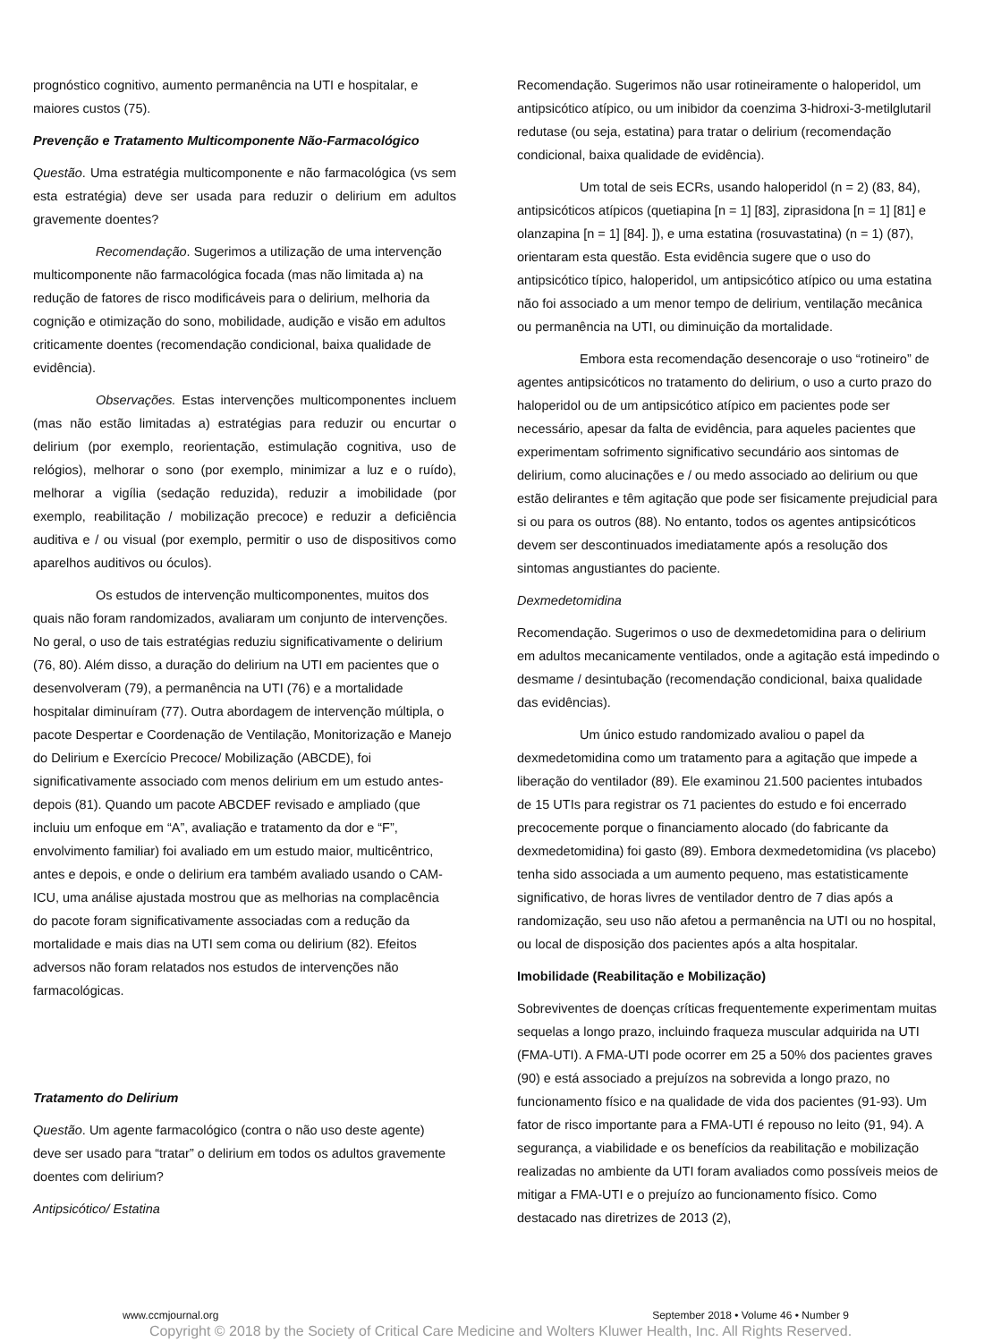prognóstico cognitivo, aumento permanência na UTI e hospitalar, e maiores custos (75).
Prevenção e Tratamento Multicomponente Não-Farmacológico
Questão. Uma estratégia multicomponente e não farmacológica (vs sem esta estratégia) deve ser usada para reduzir o delirium em adultos gravemente doentes?
Recomendação. Sugerimos a utilização de uma intervenção multicomponente não farmacológica focada (mas não limitada a) na redução de fatores de risco modificáveis para o delirium, melhoria da cognição e otimização do sono, mobilidade, audição e visão em adultos criticamente doentes (recomendação condicional, baixa qualidade de evidência).
Observações. Estas intervenções multicomponentes incluem (mas não estão limitadas a) estratégias para reduzir ou encurtar o delirium (por exemplo, reorientação, estimulação cognitiva, uso de relógios), melhorar o sono (por exemplo, minimizar a luz e o ruído), melhorar a vigília (sedação reduzida), reduzir a imobilidade (por exemplo, reabilitação / mobilização precoce) e reduzir a deficiência auditiva e / ou visual (por exemplo, permitir o uso de dispositivos como aparelhos auditivos ou óculos).
Os estudos de intervenção multicomponentes, muitos dos quais não foram randomizados, avaliaram um conjunto de intervenções. No geral, o uso de tais estratégias reduziu significativamente o delirium (76, 80). Além disso, a duração do delirium na UTI em pacientes que o desenvolveram (79), a permanência na UTI (76) e a mortalidade hospitalar diminuíram (77). Outra abordagem de intervenção múltipla, o pacote Despertar e Coordenação de Ventilação, Monitorização e Manejo do Delirium e Exercício Precoce/ Mobilização (ABCDE), foi significativamente associado com menos delirium em um estudo antes-depois (81). Quando um pacote ABCDEF revisado e ampliado (que incluiu um enfoque em “A”, avaliação e tratamento da dor e “F”, envolvimento familiar) foi avaliado em um estudo maior, multicêntrico, antes e depois, e onde o delirium era também avaliado usando o CAM-ICU, uma análise ajustada mostrou que as melhorias na complacência do pacote foram significativamente associadas com a redução da mortalidade e mais dias na UTI sem coma ou delirium (82). Efeitos adversos não foram relatados nos estudos de intervenções não farmacológicas.
Tratamento do Delirium
Questão. Um agente farmacológico (contra o não uso deste agente) deve ser usado para “tratar” o delirium em todos os adultos gravemente doentes com delirium?
Antipsicótico/ Estatina
Recomendação. Sugerimos não usar rotineiramente o haloperidol, um antipsicótico atípico, ou um inibidor da coenzima 3-hidroxi-3-metilglutaril redutase (ou seja, estatina) para tratar o delirium (recomendação condicional, baixa qualidade de evidência).
Um total de seis ECRs, usando haloperidol (n = 2) (83, 84), antipsicóticos atípicos (quetiapina [n = 1] [83], ziprasidona [n = 1] [81] e olanzapina [n = 1] [84]. ]), e uma estatina (rosuvastatina) (n = 1) (87), orientaram esta questão. Esta evidência sugere que o uso do antipsicótico típico, haloperidol, um antipsicótico atípico ou uma estatina não foi associado a um menor tempo de delirium, ventilação mecânica ou permanência na UTI, ou diminuição da mortalidade.
Embora esta recomendação desencoraje o uso “rotineiro” de agentes antipsicóticos no tratamento do delirium, o uso a curto prazo do haloperidol ou de um antipsicótico atípico em pacientes pode ser necessário, apesar da falta de evidência, para aqueles pacientes que experimentam sofrimento significativo secundário aos sintomas de delirium, como alucinações e / ou medo associado ao delirium ou que estão delirantes e têm agitação que pode ser fisicamente prejudicial para si ou para os outros (88). No entanto, todos os agentes antipsicóticos devem ser descontinuados imediatamente após a resolução dos sintomas angustiantes do paciente.
Dexmedetomidina
Recomendação. Sugerimos o uso de dexmedetomidina para o delirium em adultos mecanicamente ventilados, onde a agitação está impedindo o desmame / desintubação (recomendação condicional, baixa qualidade das evidências).
Um único estudo randomizado avaliou o papel da dexmedetomidina como um tratamento para a agitação que impede a liberação do ventilador (89). Ele examinou 21.500 pacientes intubados de 15 UTIs para registrar os 71 pacientes do estudo e foi encerrado precocemente porque o financiamento alocado (do fabricante da dexmedetomidina) foi gasto (89). Embora dexmedetomidina (vs placebo) tenha sido associada a um aumento pequeno, mas estatisticamente significativo, de horas livres de ventilador dentro de 7 dias após a randomização, seu uso não afetou a permanência na UTI ou no hospital, ou local de disposição dos pacientes após a alta hospitalar.
Imobilidade (Reabilitação e Mobilização)
Sobreviventes de doenças críticas frequentemente experimentam muitas sequelas a longo prazo, incluindo fraqueza muscular adquirida na UTI (FMA-UTI). A FMA-UTI pode ocorrer em 25 a 50% dos pacientes graves (90) e está associado a prejuízos na sobrevida a longo prazo, no funcionamento físico e na qualidade de vida dos pacientes (91-93). Um fator de risco importante para a FMA-UTI é repouso no leito (91, 94). A segurança, a viabilidade e os benefícios da reabilitação e mobilização realizadas no ambiente da UTI foram avaliados como possíveis meios de mitigar a FMA-UTI e o prejuízo ao funcionamento físico. Como destacado nas diretrizes de 2013 (2),
www.ccmjournal.org September 2018 • Volume 46 • Number 9
Copyright © 2018 by the Society of Critical Care Medicine and Wolters Kluwer Health, Inc. All Rights Reserved.